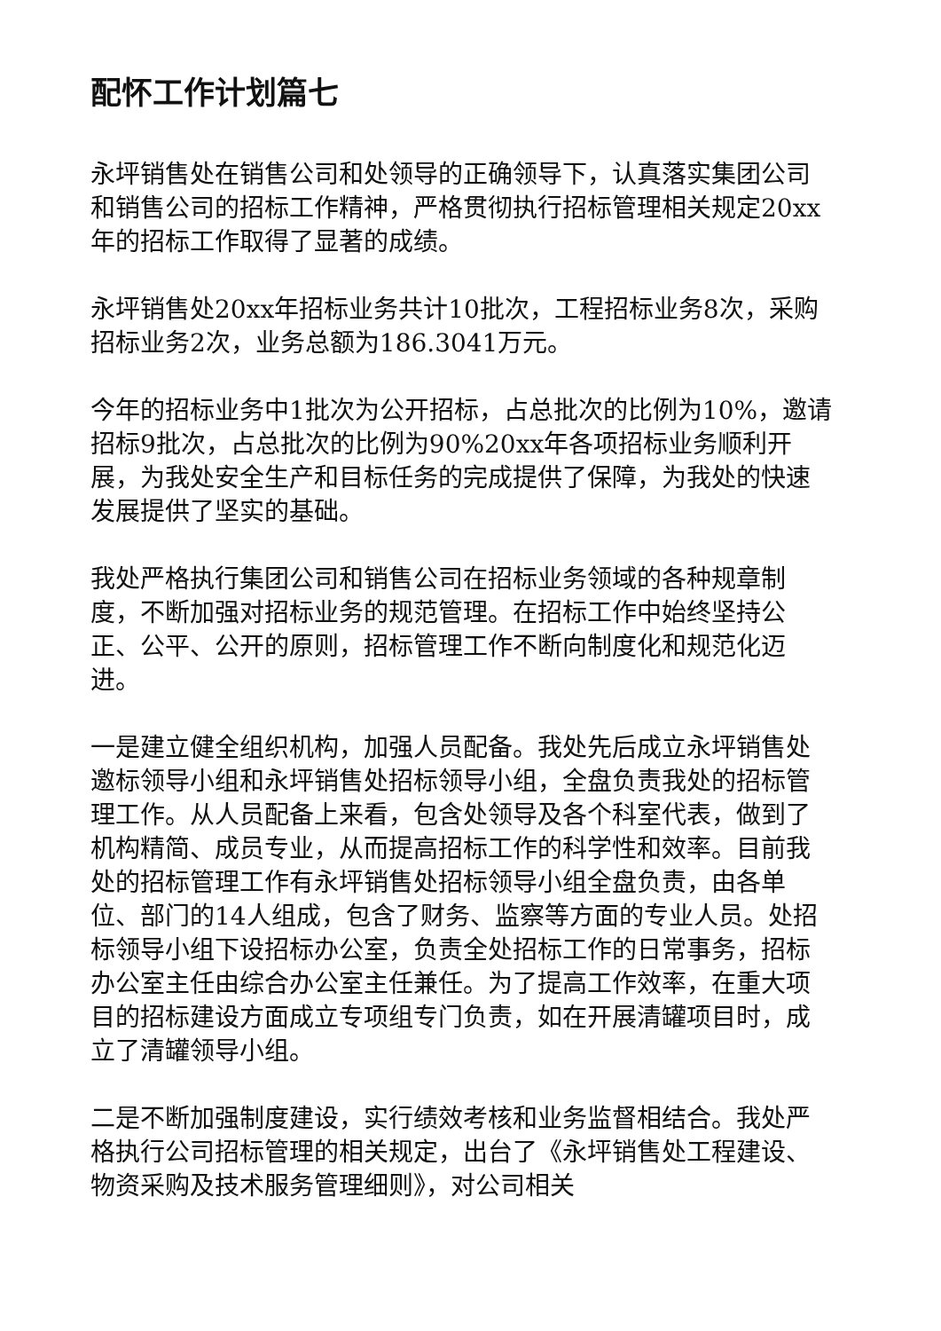配怀工作计划篇七
永坪销售处在销售公司和处领导的正确领导下，认真落实集团公司和销售公司的招标工作精神，严格贯彻执行招标管理相关规定20xx年的招标工作取得了显著的成绩。
永坪销售处20xx年招标业务共计10批次，工程招标业务8次，采购招标业务2次，业务总额为186.3041万元。
今年的招标业务中1批次为公开招标，占总批次的比例为10%，邀请招标9批次，占总批次的比例为90%20xx年各项招标业务顺利开展，为我处安全生产和目标任务的完成提供了保障，为我处的快速发展提供了坚实的基础。
我处严格执行集团公司和销售公司在招标业务领域的各种规章制度，不断加强对招标业务的规范管理。在招标工作中始终坚持公正、公平、公开的原则，招标管理工作不断向制度化和规范化迈进。
一是建立健全组织机构，加强人员配备。我处先后成立永坪销售处邀标领导小组和永坪销售处招标领导小组，全盘负责我处的招标管理工作。从人员配备上来看，包含处领导及各个科室代表，做到了机构精简、成员专业，从而提高招标工作的科学性和效率。目前我处的招标管理工作有永坪销售处招标领导小组全盘负责，由各单位、部门的14人组成，包含了财务、监察等方面的专业人员。处招标领导小组下设招标办公室，负责全处招标工作的日常事务，招标办公室主任由综合办公室主任兼任。为了提高工作效率，在重大项目的招标建设方面成立专项组专门负责，如在开展清罐项目时，成立了清罐领导小组。
二是不断加强制度建设，实行绩效考核和业务监督相结合。我处严格执行公司招标管理的相关规定，出台了《永坪销售处工程建设、物资采购及技术服务管理细则》，对公司相关